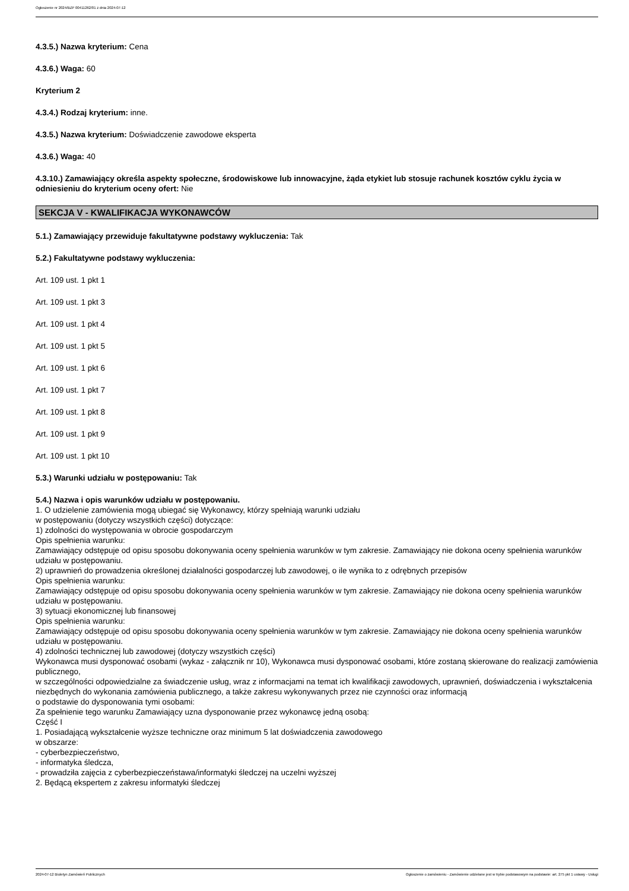Ogłoszenie nr 2024/BZP 00411262/01 z dnia 2024-07-12
4.3.5.) Nazwa kryterium: Cena
4.3.6.) Waga: 60
Kryterium 2
4.3.4.) Rodzaj kryterium: inne.
4.3.5.) Nazwa kryterium: Doświadczenie zawodowe eksperta
4.3.6.) Waga: 40
4.3.10.) Zamawiający określa aspekty społeczne, środowiskowe lub innowacyjne, żąda etykiet lub stosuje rachunek kosztów cyklu życia w odniesieniu do kryterium oceny ofert: Nie
SEKCJA V - KWALIFIKACJA WYKONAWCÓW
5.1.) Zamawiający przewiduje fakultatywne podstawy wykluczenia: Tak
5.2.) Fakultatywne podstawy wykluczenia:
Art. 109 ust. 1 pkt 1
Art. 109 ust. 1 pkt 3
Art. 109 ust. 1 pkt 4
Art. 109 ust. 1 pkt 5
Art. 109 ust. 1 pkt 6
Art. 109 ust. 1 pkt 7
Art. 109 ust. 1 pkt 8
Art. 109 ust. 1 pkt 9
Art. 109 ust. 1 pkt 10
5.3.) Warunki udziału w postępowaniu: Tak
5.4.) Nazwa i opis warunków udziału w postępowaniu.
1. O udzielenie zamówienia mogą ubiegać się Wykonawcy, którzy spełniają warunki udziału
w postępowaniu (dotyczy wszystkich części) dotyczące:
1) zdolności do występowania w obrocie gospodarczym
Opis spełnienia warunku:
Zamawiający odstępuje od opisu sposobu dokonywania oceny spełnienia warunków w tym zakresie. Zamawiający nie dokona oceny spełnienia warunków udziału w postępowaniu.
2) uprawnień do prowadzenia określonej działalności gospodarczej lub zawodowej, o ile wynika to z odrębnych przepisów
Opis spełnienia warunku:
Zamawiający odstępuje od opisu sposobu dokonywania oceny spełnienia warunków w tym zakresie. Zamawiający nie dokona oceny spełnienia warunków udziału w postępowaniu.
3) sytuacji ekonomicznej lub finansowej
Opis spełnienia warunku:
Zamawiający odstępuje od opisu sposobu dokonywania oceny spełnienia warunków w tym zakresie. Zamawiający nie dokona oceny spełnienia warunków udziału w postępowaniu.
4) zdolności technicznej lub zawodowej (dotyczy wszystkich części)
Wykonawca musi dysponować osobami (wykaz - załącznik nr 10), Wykonawca musi dysponować osobami, które zostaną skierowane do realizacji zamówienia publicznego,
w szczególności odpowiedzialne za świadczenie usług, wraz z informacjami na temat ich kwalifikacji zawodowych, uprawnień, doświadczenia i wykształcenia niezbędnych do wykonania zamówienia publicznego, a także zakresu wykonywanych przez nie czynności oraz informacją
o podstawie do dysponowania tymi osobami:
Za spełnienie tego warunku Zamawiający uzna dysponowanie przez wykonawcę jedną osobą:
Część I
1. Posiadającą wykształcenie wyższe techniczne oraz minimum 5 lat doświadczenia zawodowego
w obszarze:
- cyberbezpieczeństwo,
- informatyka śledcza,
- prowadziła zajęcia z cyberbezpieczeństawa/informatyki śledczej na uczelni wyższej
2. Będącą ekspertem z zakresu informatyki śledczej
2024-07-12 Biuletyn Zamówień Publicznych Ogłoszenie o zamówieniu - Zamówienie udzielane jest w trybie podstawowym na podstawie: art. 275 pkt 1 ustawy - Usługi